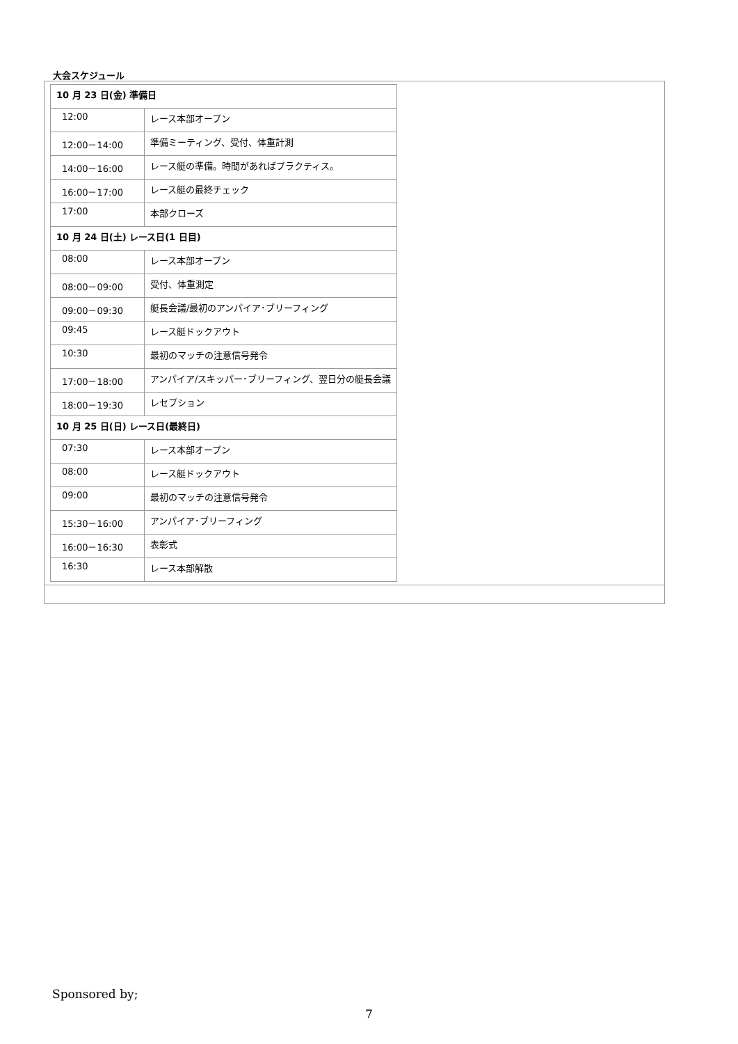大会スケジュール
| / 10 月 23 日(金) 準備日 / / / 12:00 / レース本部オープン / / 12:00－14:00 / 準備ミーティング、受付、体重計測 / / 14:00－16:00 / レース艇の準備。時間があればプラクティス。 / / 16:00－17:00 / レース艇の最終チェック / / 17:00 / 本部クローズ / / 10 月 24 日(土) レース日(1 日目) / / / 08:00 / レース本部オープン / / 08:00－09:00 / 受付、体重測定 / / 09:00－09:30 / 艇長会議/最初のアンパイア･ブリーフィング / / 09:45 / レース艇ドックアウト / / 10:30 / 最初のマッチの注意信号発令 / / 17:00－18:00 / アンパイア/スキッパー･ブリーフィング、翌日分の艇長会議 / / 18:00－19:30 / レセプション / / 10 月 25 日(日) レース日(最終日) / / / 07:30 / レース本部オープン / / 08:00 / レース艇ドックアウト / / 09:00 / 最初のマッチの注意信号発令 / / 15:30－16:00 / アンパイア･ブリーフィング / / 16:00－16:30 / 表彰式 / / 16:30 / レース本部解散 / |
Sponsored by;
7